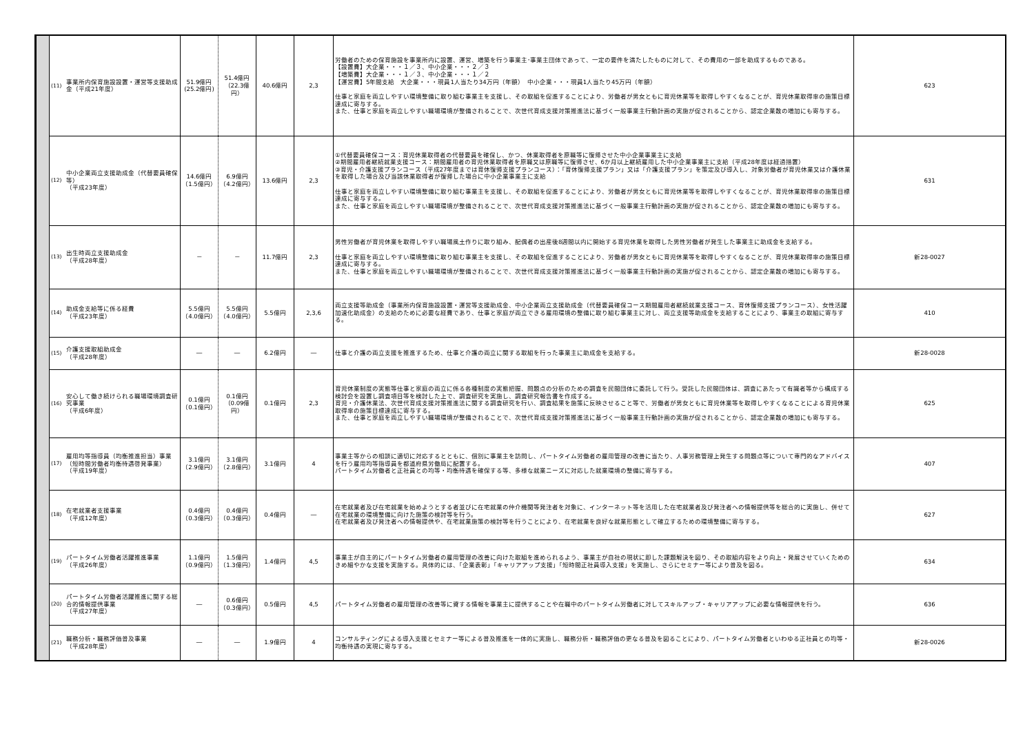| | (11) | 事業所内保育施設設置・運営等支援助成金（平成21年度） | 51.9億円 (25.2億円) | 51.4億円 （22.3億円） | 40.6億円 | 2,3 | 労働者のための保育施設を事業所内に設置、運営、増築を行う事業主･事業主団体であって、一定の要件を満たしたものに対して、その費用の一部を助成するものである。 【設置費】大企業・・・１／３、中小企業・・・２／３ 【増築費】大企業・・・１／３、中小企業・・・１／２ 【運営費】5年間支給 大企業・・・現員1人当たり34万円（年額） 中小企業・・・現員1人当たり45万円（年額） 仕事と家庭を両立しやすい環境整備に取り組む事業主を支援し、その取組を促進することにより、労働者が男女ともに育児休業等を取得しやすくなることが、育児休業取得率の施策目標達成に寄与する。 また、仕事と家庭を両立しやすい職場環境が整備されることで、次世代育成支援対策推進法に基づく一般事業主行動計画の実施が促されることから、認定企業数の増加にも寄与する。 | 623 |
| | (12) | 中小企業両立支援助成金（代替要員確保等） （平成23年度） | 14.6億円 （1.5億円） | 6.9億円 （4.2億円） | 13.6億円 | 2,3 | ①代替要員確保コース：育児休業取得者の代替要員を確保し、かつ、休業取得者を原職等に復帰させた中小企業事業主に支給 ②期間雇用者継続就業支援コース：期間雇用者の育児休業取得者を原職又は原職等に復帰させ、6か月以上継続雇用した中小企業事業主に支給（平成28年度は経過措置） ③育児・介護支援プランコース（平成27年度までは育休復帰支援プランコース）：「育休復帰支援プラン」又は「介護支援プラン」を策定及び導入し、対象労働者が育児休業又は介護休業を取得した場合及び当該休業取得者が復帰した場合に中小企業事業主に支給 仕事と家庭を両立しやすい環境整備に取り組む事業主を支援し、その取組を促進することにより、労働者が男女ともに育児休業等を取得しやすくなることが、育児休業取得率の施策目標達成に寄与する。 また、仕事と家庭を両立しやすい職場環境が整備されることで、次世代育成支援対策推進法に基づく一般事業主行動計画の実施が促されることから、認定企業数の増加にも寄与する。 | 631 |
| | (13) | 出生時両立支援助成金 （平成28年度） | － | － | 11.7億円 | 2,3 | 男性労働者が育児休業を取得しやすい職場風土作りに取り組み、配偶者の出産後8週間以内に開始する育児休業を取得した男性労働者が発生した事業主に助成金を支給する。 仕事と家庭を両立しやすい環境整備に取り組む事業主を支援し、その取組を促進することにより、労働者が男女ともに育児休業等を取得しやすくなることが、育児休業取得率の施策目標達成に寄与する。 また、仕事と家庭を両立しやすい職場環境が整備されることで、次世代育成支援対策推進法に基づく一般事業主行動計画の実施が促されることから、認定企業数の増加にも寄与する。 | 新28-0027 |
| | (14) | 助成金支給等に係る経費 （平成23年度） | 5.5億円 （4.0億円） | 5.5億円 （4.0億円） | 5.5億円 | 2,3,6 | 両立支援等助成金（事業所内保育施設設置・運営等支援助成金、中小企業両立支援助成金（代替要員確保コース期間雇用者継続就業支援コース、育休復帰支援プランコース）、女性活躍加速化助成金）の支給のために必要な経費であり、仕事と家庭が両立できる雇用環境の整備に取り組む事業主に対し、両立支援等助成金を支給することにより、事業主の取組に寄与する。 | 410 |
| | (15) | 介護支援取組助成金 （平成28年度） | ― | ― | 6.2億円 | ― | 仕事と介護の両立支援を推進するため、仕事と介護の両立に関する取組を行った事業主に助成金を支給する。 | 新28-0028 |
| | (16) | 安心して働き続けられる職場環境調査研究事業 （平成6年度） | 0.1億円 （0.1億円） | 0.1億円 （0.09億円） | 0.1億円 | 2,3 | 育児休業制度の実態等仕事と家庭の両立に係る各種制度の実態把握、問題点の分析のための調査を民間団体に委託して行う。受託した民間団体は、調査にあたって有識者等から構成する検討会を設置し調査項目等を検討した上で、調査研究を実施し、調査研究報告書を作成する。 育児・介護休業法、次世代育成支援対策推進法に関する調査研究を行い、調査結果を施策に反映させること等で、労働者が男女ともに育児休業等を取得しやすくなることによる育児休業取得率の施策目標達成に寄与する。 また、仕事と家庭を両立しやすい職場環境が整備されることで、次世代育成支援対策推進法に基づく一般事業主行動計画の実施が促されることから、認定企業数の増加にも寄与する。 | 625 |
| | (17) | 雇用均等指導員（均衡推進担当）事業（短時間労働者均衡待遇啓発事業） （平成19年度） | 3.1億円 （2.9億円） | 3.1億円 （2.8億円） | 3.1億円 | 4 | 事業主等からの相談に適切に対応するとともに、個別に事業主を訪問し、パートタイム労働者の雇用管理の改善に当たり、人事労務管理上発生する問題点等について専門的なアドバイスを行う雇用均等指導員を都道府県労働局に配置する。 パートタイム労働者と正社員との均等・均衡待遇を確保する等、多様な就業ニーズに対応した就業環境の整備に寄与する。 | 407 |
| | (18) | 在宅就業者支援事業 （平成12年度） | 0.4億円 （0.3億円） | 0.4億円 （0.3億円） | 0.4億円 | ― | 在宅就業者及び在宅就業を始めようとする者並びに在宅就業の仲介機関等発注者を対象に、インターネット等を活用した在宅就業者及び発注者への情報提供等を総合的に実施し、併せて在宅就業の環境整備に向けた施策の検討等を行う。 在宅就業者及び発注者への情報提供や、在宅就業施策の検討等を行うことにより、在宅就業を良好な就業形態として確立するための環境整備に寄与する。 | 627 |
| | (19) | パートタイム労働者活躍推進事業 （平成26年度） | 1.1億円 （0.9億円） | 1.5億円 （1.3億円） | 1.4億円 | 4,5 | 事業主が自主的にパートタイム労働者の雇用管理の改善に向けた取組を進められるよう、事業主が自社の現状に即した課題解決を図り、その取組内容をより向上・発展させていくためのきめ細やかな支援を実施する。具体的には、「企業表彰」「キャリアアップ支援」「短時間正社員導入支援」を実施し、さらにセミナー等により普及を図る。 | 634 |
| | (20) | パートタイム労働者活躍推進に関する総合的情報提供事業 （平成27年度） | ― | 0.6億円 （0.3億円） | 0.5億円 | 4,5 | パートタイム労働者の雇用管理の改善等に資する情報を事業主に提供することや在職中のパートタイム労働者に対してスキルアップ・キャリアアップに必要な情報提供を行う。 | 636 |
| | (21) | 職務分析・職務評価普及事業 （平成28年度） | ― | ― | 1.9億円 | 4 | コンサルティングによる導入支援とセミナー等による普及推進を一体的に実施し、職務分析・職務評価の更なる普及を図ることにより、パートタイム労働者といわゆる正社員との均等・均衡待遇の実現に寄与する。 | 新28-0026 |